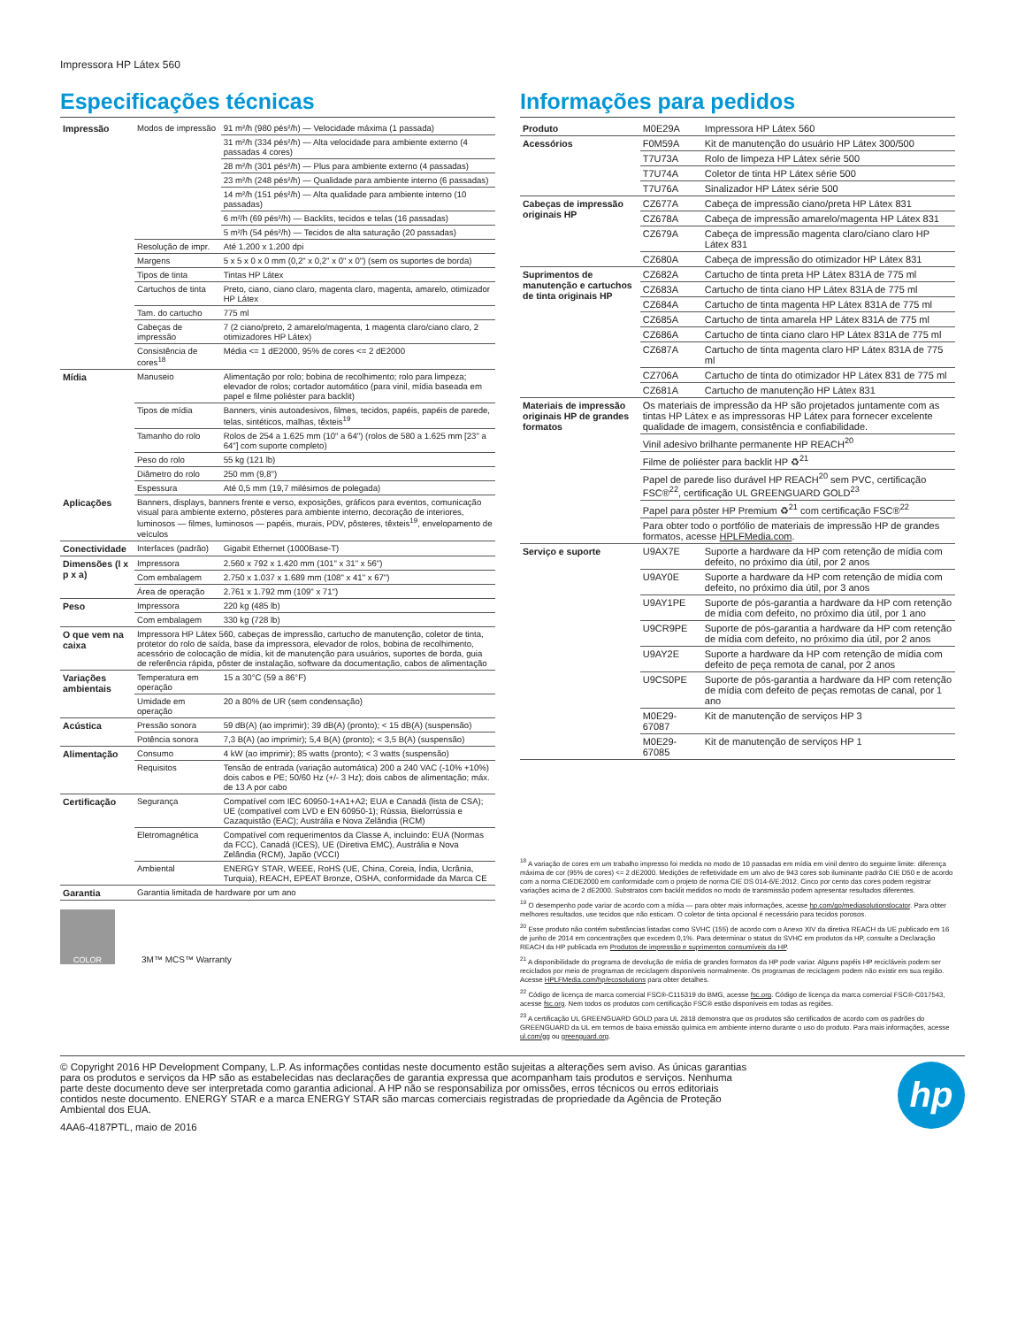Impressora HP Látex 560
Especificações técnicas
| Impressão | Modos de impressão | 91 m²/h (980 pés²/h) — Velocidade máxima (1 passada) |
| | | 31 m²/h (334 pés²/h) — Alta velocidade para ambiente externo (4 passadas 4 cores) |
| | | 28 m²/h (301 pés²/h) — Plus para ambiente externo (4 passadas) |
| | | 23 m²/h (248 pés²/h) — Qualidade para ambiente interno (6 passadas) |
| | | 14 m²/h (151 pés²/h) — Alta qualidade para ambiente interno (10 passadas) |
| | | 6 m²/h (69 pés²/h) — Backlits, tecidos e telas (16 passadas) |
| | | 5 m²/h (54 pés²/h) — Tecidos de alta saturação (20 passadas) |
| | Resolução de impr. | Até 1.200 x 1.200 dpi |
| | Margens | 5 x 5 x 0 x 0 mm (0,2" x 0,2" x 0" x 0") (sem os suportes de borda) |
| | Tipos de tinta | Tintas HP Látex |
| | Cartuchos de tinta | Preto, ciano, ciano claro, magenta claro, magenta, amarelo, otimizador HP Látex |
| | Tam. do cartucho | 775 ml |
| | Cabeças de impressão | 7 (2 ciano/preto, 2 amarelo/magenta, 1 magenta claro/ciano claro, 2 otimizadores HP Látex) |
| | Consistência de cores<sup>18</sup> | Média <= 1 dE2000, 95% de cores <= 2 dE2000 |
| Mídia | Manuseio | Alimentação por rolo; bobina de recolhimento; rolo para limpeza; elevador de rolos; cortador automático (para vinil, mídia baseada em papel e filme poliéster para backlit) |
| | Tipos de mídia | Banners, vinis autoadesivos, filmes, tecidos, papéis, papéis de parede, telas, sintéticos, malhas, têxteis<sup>19</sup> |
| | Tamanho do rolo | Rolos de 254 a 1.625 mm (10" a 64") (rolos de 580 a 1.625 mm [23" a 64"] com suporte completo) |
| | Peso do rolo | 55 kg (121 lb) |
| | Diâmetro do rolo | 250 mm (9,8") |
| | Espessura | Até 0,5 mm (19,7 milésimos de polegada) |
| Aplicações | Banners, displays, banners frente e verso, exposições, gráficos para eventos, comunicação visual para ambiente externo, pôsteres para ambiente interno, decoração de interiores, luminosos — filmes, luminosos — papéis, murais, PDV, pôsteres, têxteis<sup>19</sup>, envelopamento de veículos | |
| Conectividade | Interfaces (padrão) | Gigabit Ethernet (1000Base-T) |
| Dimensões (l x p x a) | Impressora | 2.560 x 792 x 1.420 mm (101" x 31" x 56") |
| | Com embalagem | 2.750 x 1.037 x 1.689 mm (108" x 41" x 67") |
| | Área de operação | 2.761 x 1.792 mm (109" x 71") |
| Peso | Impressora | 220 kg (485 lb) |
| | Com embalagem | 330 kg (728 lb) |
| O que vem na caixa | Impressora HP Látex 560, cabeças de impressão, cartucho de manutenção, coletor de tinta, protetor do rolo de saída, base da impressora, elevador de rolos, bobina de recolhimento, acessório de colocação de mídia, kit de manutenção para usuários, suportes de borda, guia de referência rápida, pôster de instalação, software da documentação, cabos de alimentação | |
| Variações ambientais | Temperatura em operação | 15 a 30°C (59 a 86°F) |
| | Umidade em operação | 20 a 80% de UR (sem condensação) |
| Acústica | Pressão sonora | 59 dB(A) (ao imprimir); 39 dB(A) (pronto); < 15 dB(A) (suspensão) |
| | Potência sonora | 7,3 B(A) (ao imprimir); 5,4 B(A) (pronto); < 3,5 B(A) (suspensão) |
| Alimentação | Consumo | 4 kW (ao imprimir); 85 watts (pronto); < 3 watts (suspensão) |
| | Requisitos | Tensão de entrada (variação automática) 200 a 240 VAC (-10% +10%) dois cabos e PE; 50/60 Hz (+/- 3 Hz); dois cabos de alimentação; máx. de 13 A por cabo |
| Certificação | Segurança | Compatível com IEC 60950-1+A1+A2; EUA e Canadá (lista de CSA); UE (compatível com LVD e EN 60950-1); Rússia, Bielorrússia e Cazaquistão (EAC); Austrália e Nova Zelândia (RCM) |
| | Eletromagnética | Compatível com requerimentos da Classe A, incluindo: EUA (Normas da FCC), Canadá (ICES), UE (Diretiva EMC), Austrália e Nova Zelândia (RCM), Japão (VCCI) |
| | Ambiental | ENERGY STAR, WEEE, RoHS (UE, China, Coreia, Índia, Ucrânia, Turquia), REACH, EPEAT Bronze, OSHA, conformidade da Marca CE |
| Garantia | Garantia limitada de hardware por um ano | |
COLOR
3M™ MCS™ Warranty
Informações para pedidos
| Produto | M0E29A | Impressora HP Látex 560 |
| Acessórios | F0M59A | Kit de manutenção do usuário HP Látex 300/500 |
| | T7U73A | Rolo de limpeza HP Látex série 500 |
| | T7U74A | Coletor de tinta HP Látex série 500 |
| | T7U76A | Sinalizador HP Látex série 500 |
| Cabeças de impressão originais HP | CZ677A | Cabeça de impressão ciano/preta HP Látex 831 |
| | CZ678A | Cabeça de impressão amarelo/magenta HP Látex 831 |
| | CZ679A | Cabeça de impressão magenta claro/ciano claro HP Látex 831 |
| | CZ680A | Cabeça de impressão do otimizador HP Látex 831 |
| Suprimentos de manutenção e cartuchos de tinta originais HP | CZ682A | Cartucho de tinta preta HP Látex 831A de 775 ml |
| | CZ683A | Cartucho de tinta ciano HP Látex 831A de 775 ml |
| | CZ684A | Cartucho de tinta magenta HP Látex 831A de 775 ml |
| | CZ685A | Cartucho de tinta amarela HP Látex 831A de 775 ml |
| | CZ686A | Cartucho de tinta ciano claro HP Látex 831A de 775 ml |
| | CZ687A | Cartucho de tinta magenta claro HP Látex 831A de 775 ml |
| | CZ706A | Cartucho de tinta do otimizador HP Látex 831 de 775 ml |
| | CZ681A | Cartucho de manutenção HP Látex 831 |
| Materiais de impressão originais HP de grandes formatos | Os materiais de impressão da HP são projetados juntamente com as tintas HP Látex e as impressoras HP Látex para fornecer excelente qualidade de imagem, consistência e confiabilidade. | |
| | Vinil adesivo brilhante permanente HP REACH<sup>20</sup> | |
| | Filme de poliéster para backlit HP ♻<sup>21</sup> | |
| | Papel de parede liso durável HP REACH<sup>20</sup> sem PVC, certificação FSC®<sup>22</sup>, certificação UL GREENGUARD GOLD<sup>23</sup> | |
| | Papel para pôster HP Premium ♻<sup>21</sup> com certificação FSC®<sup>22</sup> | |
| | Para obter todo o portfólio de materiais de impressão HP de grandes formatos, acesse HPLFMedia.com . | |
| Serviço e suporte | U9AX7E | Suporte a hardware da HP com retenção de mídia com defeito, no próximo dia útil, por 2 anos |
| | U9AY0E | Suporte a hardware da HP com retenção de mídia com defeito, no próximo dia útil, por 3 anos |
| | U9AY1PE | Suporte de pós-garantia a hardware da HP com retenção de mídia com defeito, no próximo dia útil, por 1 ano |
| | U9CR9PE | Suporte de pós-garantia a hardware da HP com retenção de mídia com defeito, no próximo dia útil, por 2 anos |
| | U9AY2E | Suporte a hardware da HP com retenção de mídia com defeito de peça remota de canal, por 2 anos |
| | U9CS0PE | Suporte de pós-garantia a hardware da HP com retenção de mídia com defeito de peças remotas de canal, por 1 ano |
| | M0E29-67087 | Kit de manutenção de serviços HP 3 |
| | M0E29-67085 | Kit de manutenção de serviços HP 1 |
<sup>18</sup> A variação de cores em um trabalho impresso foi medida no modo de 10 passadas em mídia em vinil dentro do seguinte limite: diferença máxima de cor (95% de cores) <= 2 dE2000. Medições de refletividade em um alvo de 943 cores sob iluminante padrão CIE D50 e de acordo com a norma CIEDE2000 em conformidade com o projeto de norma CIE DS 014-6/E:2012. Cinco por cento das cores podem registrar variações acima de 2 dE2000. Substratos com backlit medidos no modo de transmissão podem apresentar resultados diferentes.
<sup>19</sup> O desempenho pode variar de acordo com a mídia — para obter mais informações, acesse hp.com/go/mediasolutionslocator. Para obter melhores resultados, use tecidos que não esticam. O coletor de tinta opcional é necessário para tecidos porosos.
<sup>20</sup> Esse produto não contém substâncias listadas como SVHC (155) de acordo com o Anexo XIV da diretiva REACH da UE publicado em 16 de junho de 2014 em concentrações que excedem 0,1%. Para determinar o status do SVHC em produtos da HP, consulte a Declaração REACH da HP publicada em Produtos de impressão e suprimentos consumíveis da HP.
<sup>21</sup> A disponibilidade do programa de devolução de mídia de grandes formatos da HP pode variar. Alguns papéis HP recicláveis podem ser reciclados por meio de programas de reciclagem disponíveis normalmente. Os programas de reciclagem podem não existir em sua região. Acesse HPLFMedia.com/hp/ecosolutions para obter detalhes.
<sup>22</sup> Código de licença de marca comercial FSC®-C115319 do BMG, acesse fsc.org. Código de licença da marca comercial FSC®-C017543, acesse fsc.org. Nem todos os produtos com certificação FSC® estão disponíveis em todas as regiões.
<sup>23</sup> A certificação UL GREENGUARD GOLD para UL 2818 demonstra que os produtos são certificados de acordo com os padrões do GREENGUARD da UL em termos de baixa emissão química em ambiente interno durante o uso do produto. Para mais informações, acesse ul.com/gg ou greenguard.org.
© Copyright 2016 HP Development Company, L.P. As informações contidas neste documento estão sujeitas a alterações sem aviso. As únicas garantias para os produtos e serviços da HP são as estabelecidas nas declarações de garantia expressa que acompanham tais produtos e serviços. Nenhuma parte deste documento deve ser interpretada como garantia adicional. A HP não se responsabiliza por omissões, erros técnicos ou erros editoriais contidos neste documento. ENERGY STAR e a marca ENERGY STAR são marcas comerciais registradas de propriedade da Agência de Proteção Ambiental dos EUA.
4AA6-4187PTL, maio de 2016
hp